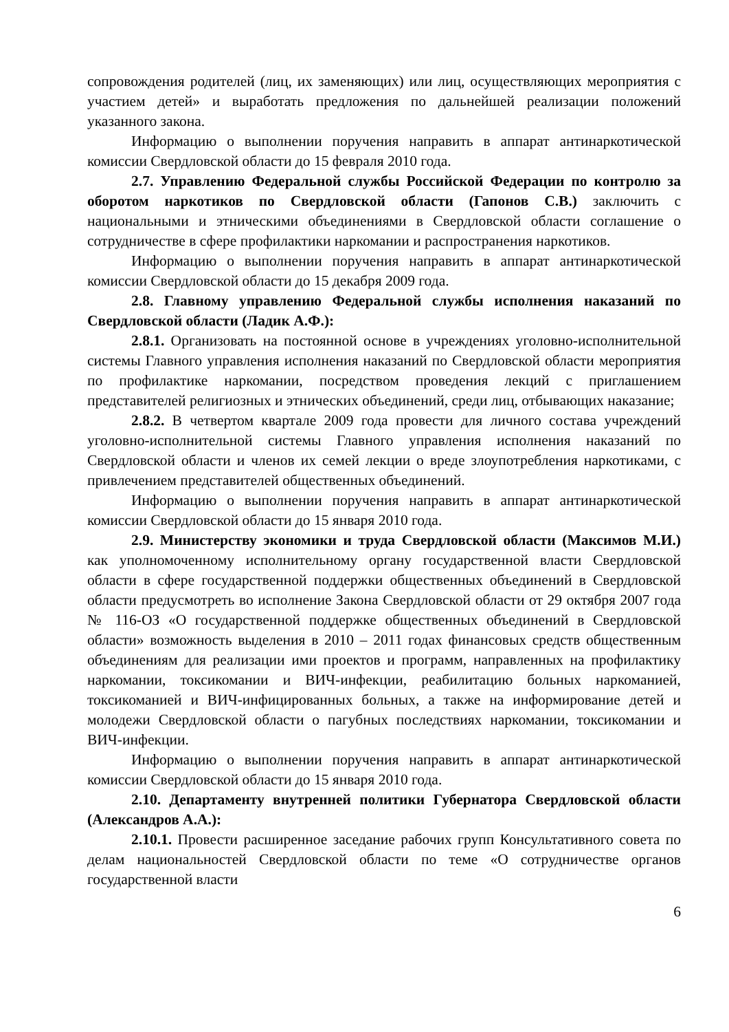сопровождения родителей (лиц, их заменяющих) или лиц, осуществляющих мероприятия с участием детей» и выработать предложения по дальнейшей реализации положений указанного закона.
Информацию о выполнении поручения направить в аппарат антинаркотической комиссии Свердловской области до 15 февраля 2010 года.
2.7. Управлению Федеральной службы Российской Федерации по контролю за оборотом наркотиков по Свердловской области (Гапонов С.В.) заключить с национальными и этническими объединениями в Свердловской области соглашение о сотрудничестве в сфере профилактики наркомании и распространения наркотиков.
Информацию о выполнении поручения направить в аппарат антинаркотической комиссии Свердловской области до 15 декабря 2009 года.
2.8. Главному управлению Федеральной службы исполнения наказаний по Свердловской области (Ладик А.Ф.):
2.8.1. Организовать на постоянной основе в учреждениях уголовно-исполнительной системы Главного управления исполнения наказаний по Свердловской области мероприятия по профилактике наркомании, посредством проведения лекций с приглашением представителей религиозных и этнических объединений, среди лиц, отбывающих наказание;
2.8.2. В четвертом квартале 2009 года провести для личного состава учреждений уголовно-исполнительной системы Главного управления исполнения наказаний по Свердловской области и членов их семей лекции о вреде злоупотребления наркотиками, с привлечением представителей общественных объединений.
Информацию о выполнении поручения направить в аппарат антинаркотической комиссии Свердловской области до 15 января 2010 года.
2.9. Министерству экономики и труда Свердловской области (Максимов М.И.) как уполномоченному исполнительному органу государственной власти Свердловской области в сфере государственной поддержки общественных объединений в Свердловской области предусмотреть во исполнение Закона Свердловской области от 29 октября 2007 года № 116-ОЗ «О государственной поддержке общественных объединений в Свердловской области» возможность выделения в 2010 – 2011 годах финансовых средств общественным объединениям для реализации ими проектов и программ, направленных на профилактику наркомании, токсикомании и ВИЧ-инфекции, реабилитацию больных наркоманией, токсикоманией и ВИЧ-инфицированных больных, а также на информирование детей и молодежи Свердловской области о пагубных последствиях наркомании, токсикомании и ВИЧ-инфекции.
Информацию о выполнении поручения направить в аппарат антинаркотической комиссии Свердловской области до 15 января 2010 года.
2.10. Департаменту внутренней политики Губернатора Свердловской области (Александров А.А.):
2.10.1. Провести расширенное заседание рабочих групп Консультативного совета по делам национальностей Свердловской области по теме «О сотрудничестве органов государственной власти
6